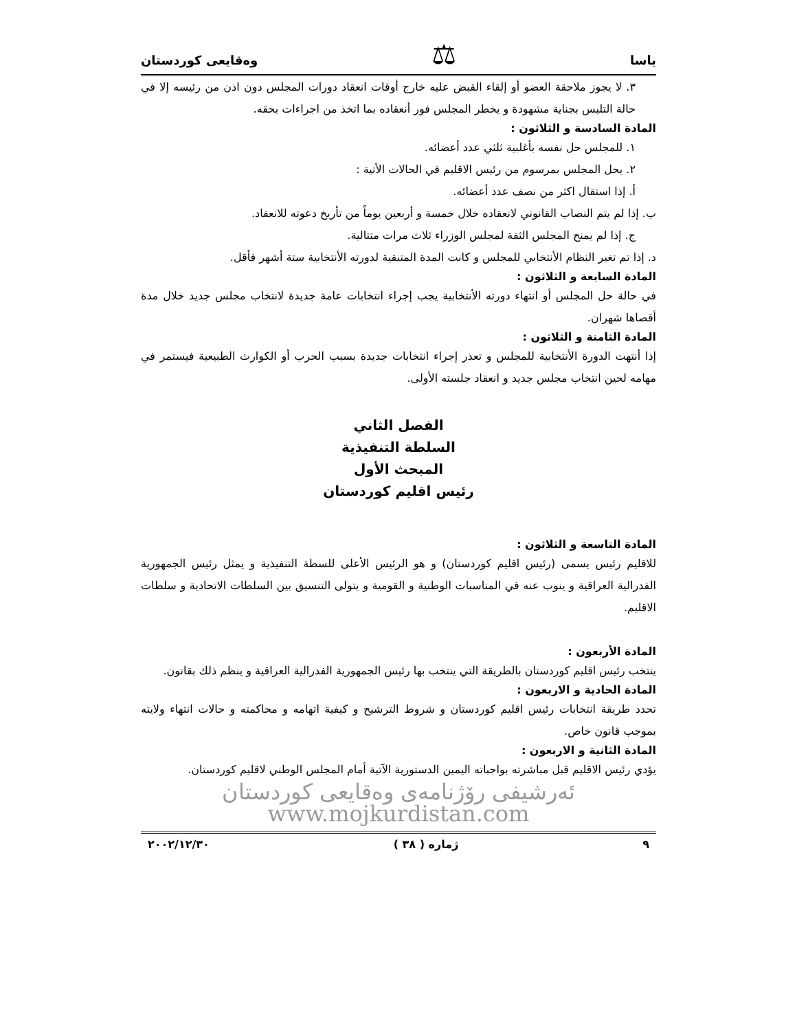یاسا ⚖ وەقایعی كوردستان
٣. لا يجوز ملاحقة العضو أو إلقاء القبض عليه خارج أوقات انعقاد دورات المجلس دون اذن من رئيسه إلا في حالة التلبس بجناية مشهودة و يخطر المجلس فور أنعقاده بما اتخذ من اجراءات بحقه.
المادة السادسة و الثلاثون :
١. للمجلس حل نفسه بأغلبية ثلثي عدد أعضائه.
٢. يحل المجلس بمرسوم من رئيس الاقليم في الحالات الأتية :
أ. إذا استقال اكثر من نصف عدد أعضائه.
ب. إذا لم يتم النصاب القانوني لانعقاده خلال خمسة و أربعين يوماً من تأريخ دعوته للانعقاد.
ج. إذا لم يمنح المجلس الثقة لمجلس الوزراء ثلاث مرات متتالية.
د. إذا تم تغير النظام الأنتخابي للمجلس و كانت المدة المتبقية لدورته الأنتخابية ستة أشهر فأقل.
المادة السابعة و الثلاثون :
في حالة حل المجلس أو انتهاء دورته الأنتخابية يجب إجراء انتخابات عامة جديدة لانتخاب مجلس جديد خلال مدة أقصاها شهران.
المادة الثامنة و الثلاثون :
إذا أنتهت الدورة الأنتخابية للمجلس و تعذر إجراء انتخابات جديدة بسبب الحرب أو الكوارث الطبيعية فيستمر في مهامه لحين انتخاب مجلس جديد و انعقاد جلسته الأولى.
الفصل الثاني
السلطة التنفيذية
المبحث الأول
رئيس اقليم كوردستان
المادة التاسعة و الثلاثون :
للاقليم رئيس يسمى (رئيس اقليم كوردستان) و هو الرئيس الأعلى للسطة التنفيذية و يمثل رئيس الجمهورية الفدرالية العراقية و ينوب عنه في المناسبات الوطنية و القومية و يتولى التنسيق بين السلطات الاتحادية و سلطات الاقليم.
المادة الأربعون :
ينتخب رئيس اقليم كوردستان بالطريقة التي ينتخب بها رئيس الجمهورية الفدرالية العراقية و ينظم ذلك بقانون.
المادة الحادية و الاربعون :
تحدد طريقة انتخابات رئيس اقليم كوردستان و شروط الترشيح و كيفية اتهامه و محاكمته و حالات انتهاء ولايته بموجب قانون خاص.
المادة الثانية و الاربعون :
يؤدي رئيس الاقليم قبل مباشرته بواجباته اليمين الدستورية الآتية أمام المجلس الوطني لاقليم كوردستان.
ئەرشیفی رۆژنامەی وەقایعی كوردستان www.mojkurdistan.com
٩ ژمارە ( ٣٨ ) ٢٠٠٢/١٢/٣٠